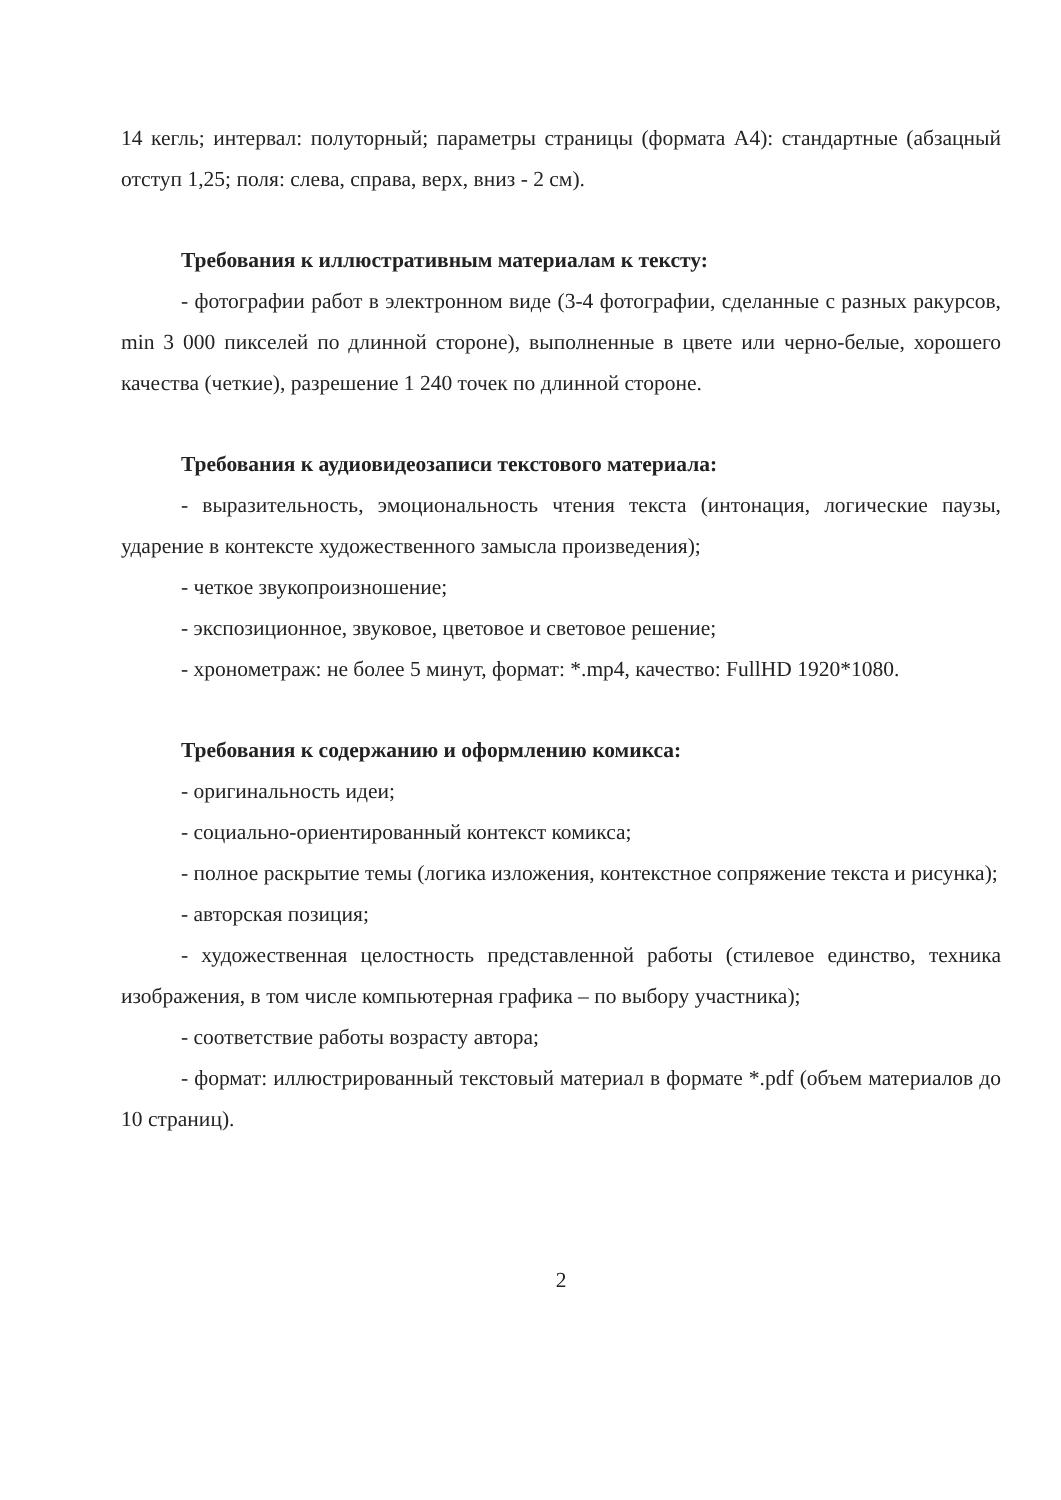14 кегль; интервал: полуторный; параметры страницы (формата А4): стандартные (абзацный отступ 1,25; поля: слева, справа, верх, вниз - 2 см).
Требования к иллюстративным материалам к тексту:
- фотографии работ в электронном виде (3-4 фотографии, сделанные с разных ракурсов, min 3 000 пикселей по длинной стороне), выполненные в цвете или черно-белые, хорошего качества (четкие), разрешение 1 240 точек по длинной стороне.
Требования к аудиовидеозаписи текстового материала:
- выразительность, эмоциональность чтения текста (интонация, логические паузы, ударение в контексте художественного замысла произведения);
- четкое звукопроизношение;
- экспозиционное, звуковое, цветовое и световое решение;
- хронометраж: не более 5 минут, формат: *.mp4, качество: FullHD 1920*1080.
Требования к содержанию и оформлению комикса:
- оригинальность идеи;
- социально-ориентированный контекст комикса;
- полное раскрытие темы (логика изложения, контекстное сопряжение текста и рисунка);
- авторская позиция;
- художественная целостность представленной работы (стилевое единство, техника изображения, в том числе компьютерная графика – по выбору участника);
- соответствие работы возрасту автора;
- формат: иллюстрированный текстовый материал в формате *.pdf (объем материалов до 10 страниц).
2